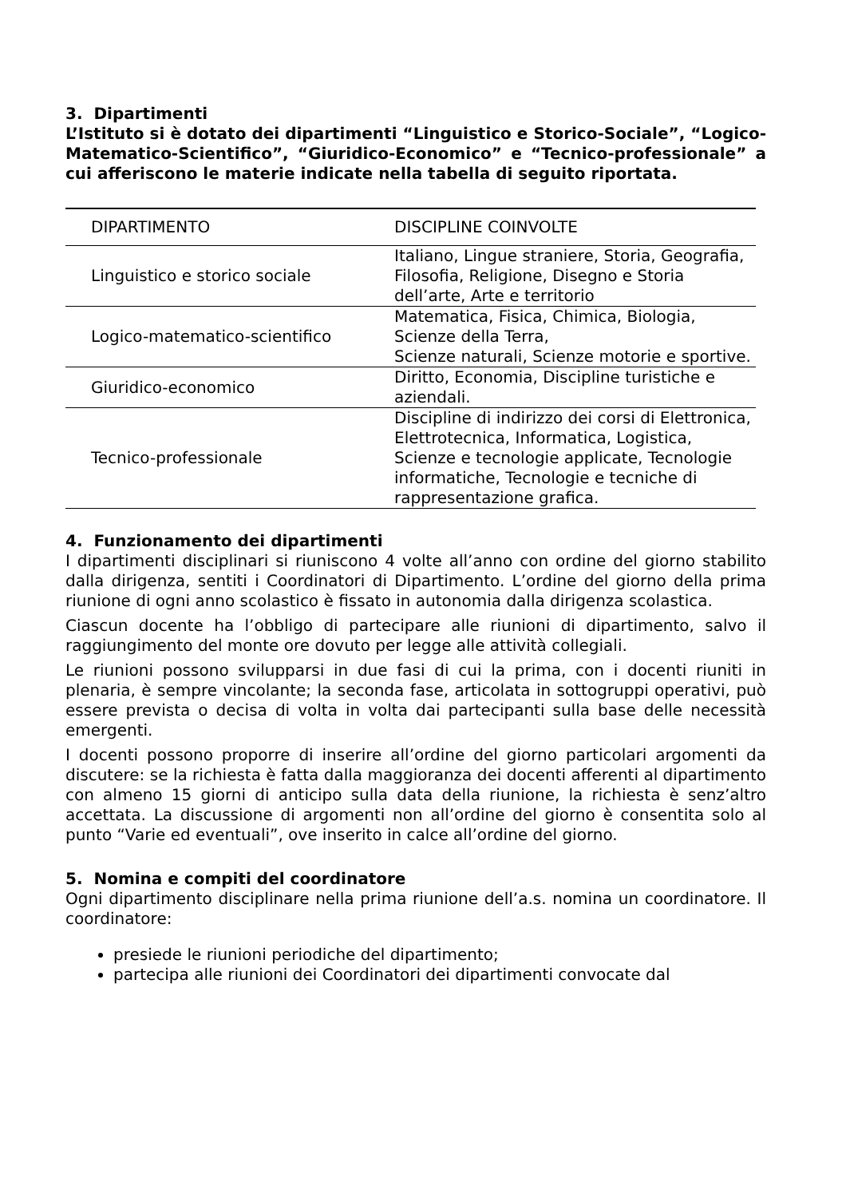3. Dipartimenti
L’Istituto si è dotato dei dipartimenti “Linguistico e Storico-Sociale”, “Logico-Matematico-Scientifico”, “Giuridico-Economico” e “Tecnico-professionale” a cui afferiscono le materie indicate nella tabella di seguito riportata.
| DIPARTIMENTO | DISCIPLINE COINVOLTE |
| --- | --- |
| Linguistico e storico sociale | Italiano, Lingue straniere, Storia, Geografia, Filosofia, Religione, Disegno e Storia dell’arte, Arte e territorio |
| Logico-matematico-scientifico | Matematica, Fisica, Chimica, Biologia, Scienze della Terra, Scienze naturali, Scienze motorie e sportive. |
| Giuridico-economico | Diritto, Economia, Discipline turistiche e aziendali. |
| Tecnico-professionale | Discipline di indirizzo dei corsi di Elettronica, Elettrotecnica, Informatica, Logistica, Scienze e tecnologie applicate, Tecnologie informatiche, Tecnologie e tecniche di rappresentazione grafica. |
4. Funzionamento dei dipartimenti
I dipartimenti disciplinari si riuniscono 4 volte all’anno con ordine del giorno stabilito dalla dirigenza, sentiti i Coordinatori di Dipartimento. L’ordine del giorno della prima riunione di ogni anno scolastico è fissato in autonomia dalla dirigenza scolastica.
Ciascun docente ha l’obbligo di partecipare alle riunioni di dipartimento, salvo il raggiungimento del monte ore dovuto per legge alle attività collegiali.
Le riunioni possono svilupparsi in due fasi di cui la prima, con i docenti riuniti in plenaria, è sempre vincolante; la seconda fase, articolata in sottogruppi operativi, può essere prevista o decisa di volta in volta dai partecipanti sulla base delle necessità emergenti.
I docenti possono proporre di inserire all’ordine del giorno particolari argomenti da discutere: se la richiesta è fatta dalla maggioranza dei docenti afferenti al dipartimento con almeno 15 giorni di anticipo sulla data della riunione, la richiesta è senz’altro accettata. La discussione di argomenti non all’ordine del giorno è consentita solo al punto “Varie ed eventuali”, ove inserito in calce all’ordine del giorno.
5. Nomina e compiti del coordinatore
Ogni dipartimento disciplinare nella prima riunione dell’a.s. nomina un coordinatore. Il coordinatore:
presiede le riunioni periodiche del dipartimento;
partecipa alle riunioni dei Coordinatori dei dipartimenti convocate dal